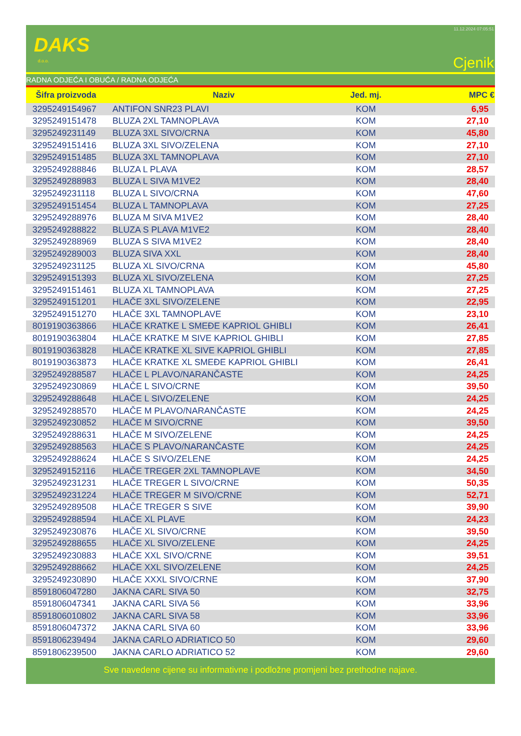DAKS
d.o.o.
11.12.2024 07:05:51
Cjenik
RADNA ODJEĆA I OBUĆA / RADNA ODJEĆA
| Šifra proizvoda | Naziv | Jed. mj. | MPC € |
| --- | --- | --- | --- |
| 3295249154967 | ANTIFON SNR23 PLAVI | KOM | 6,95 |
| 3295249151478 | BLUZA 2XL TAMNOPLAVA | KOM | 27,10 |
| 3295249231149 | BLUZA 3XL SIVO/CRNA | KOM | 45,80 |
| 3295249151416 | BLUZA 3XL SIVO/ZELENA | KOM | 27,10 |
| 3295249151485 | BLUZA 3XL TAMNOPLAVA | KOM | 27,10 |
| 3295249288846 | BLUZA L PLAVA | KOM | 28,57 |
| 3295249288983 | BLUZA L SIVA M1VE2 | KOM | 28,40 |
| 3295249231118 | BLUZA L SIVO/CRNA | KOM | 47,60 |
| 3295249151454 | BLUZA L TAMNOPLAVA | KOM | 27,25 |
| 3295249288976 | BLUZA M SIVA M1VE2 | KOM | 28,40 |
| 3295249288822 | BLUZA S PLAVA M1VE2 | KOM | 28,40 |
| 3295249288969 | BLUZA S SIVA M1VE2 | KOM | 28,40 |
| 3295249289003 | BLUZA SIVA XXL | KOM | 28,40 |
| 3295249231125 | BLUZA XL SIVO/CRNA | KOM | 45,80 |
| 3295249151393 | BLUZA XL SIVO/ZELENA | KOM | 27,25 |
| 3295249151461 | BLUZA XL TAMNOPLAVA | KOM | 27,25 |
| 3295249151201 | HLAČE 3XL SIVO/ZELENE | KOM | 22,95 |
| 3295249151270 | HLAČE 3XL TAMNOPLAVE | KOM | 23,10 |
| 8019190363866 | HLAČE KRATKE L SMEĐE KAPRIOL GHIBLI | KOM | 26,41 |
| 8019190363804 | HLAČE KRATKE M SIVE KAPRIOL GHIBLI | KOM | 27,85 |
| 8019190363828 | HLAČE KRATKE XL SIVE KAPRIOL GHIBLI | KOM | 27,85 |
| 8019190363873 | HLAČE KRATKE XL SMEĐE KAPRIOL GHIBLI | KOM | 26,41 |
| 3295249288587 | HLAČE L PLAVO/NARANČASTE | KOM | 24,25 |
| 3295249230869 | HLAČE L SIVO/CRNE | KOM | 39,50 |
| 3295249288648 | HLAČE L SIVO/ZELENE | KOM | 24,25 |
| 3295249288570 | HLAČE M PLAVO/NARANČASTE | KOM | 24,25 |
| 3295249230852 | HLAČE M SIVO/CRNE | KOM | 39,50 |
| 3295249288631 | HLAČE M SIVO/ZELENE | KOM | 24,25 |
| 3295249288563 | HLAČE S PLAVO/NARANČASTE | KOM | 24,25 |
| 3295249288624 | HLAČE S SIVO/ZELENE | KOM | 24,25 |
| 3295249152116 | HLAČE TREGER 2XL TAMNOPLAVE | KOM | 34,50 |
| 3295249231231 | HLAČE TREGER L SIVO/CRNE | KOM | 50,35 |
| 3295249231224 | HLAČE TREGER M SIVO/CRNE | KOM | 52,71 |
| 3295249289508 | HLAČE TREGER S SIVE | KOM | 39,90 |
| 3295249288594 | HLAČE XL PLAVE | KOM | 24,23 |
| 3295249230876 | HLAČE XL SIVO/CRNE | KOM | 39,50 |
| 3295249288655 | HLAČE XL SIVO/ZELENE | KOM | 24,25 |
| 3295249230883 | HLAČE XXL SIVO/CRNE | KOM | 39,51 |
| 3295249288662 | HLAČE XXL SIVO/ZELENE | KOM | 24,25 |
| 3295249230890 | HLAČE XXXL SIVO/CRNE | KOM | 37,90 |
| 8591806047280 | JAKNA CARL SIVA 50 | KOM | 32,75 |
| 8591806047341 | JAKNA CARL SIVA 56 | KOM | 33,96 |
| 8591806010802 | JAKNA CARL SIVA 58 | KOM | 33,96 |
| 8591806047372 | JAKNA CARL SIVA 60 | KOM | 33,96 |
| 8591806239494 | JAKNA CARLO ADRIATICO 50 | KOM | 29,60 |
| 8591806239500 | JAKNA CARLO ADRIATICO 52 | KOM | 29,60 |
Sve navedene cijene su informativne i podložne promjeni bez prethodne najave.